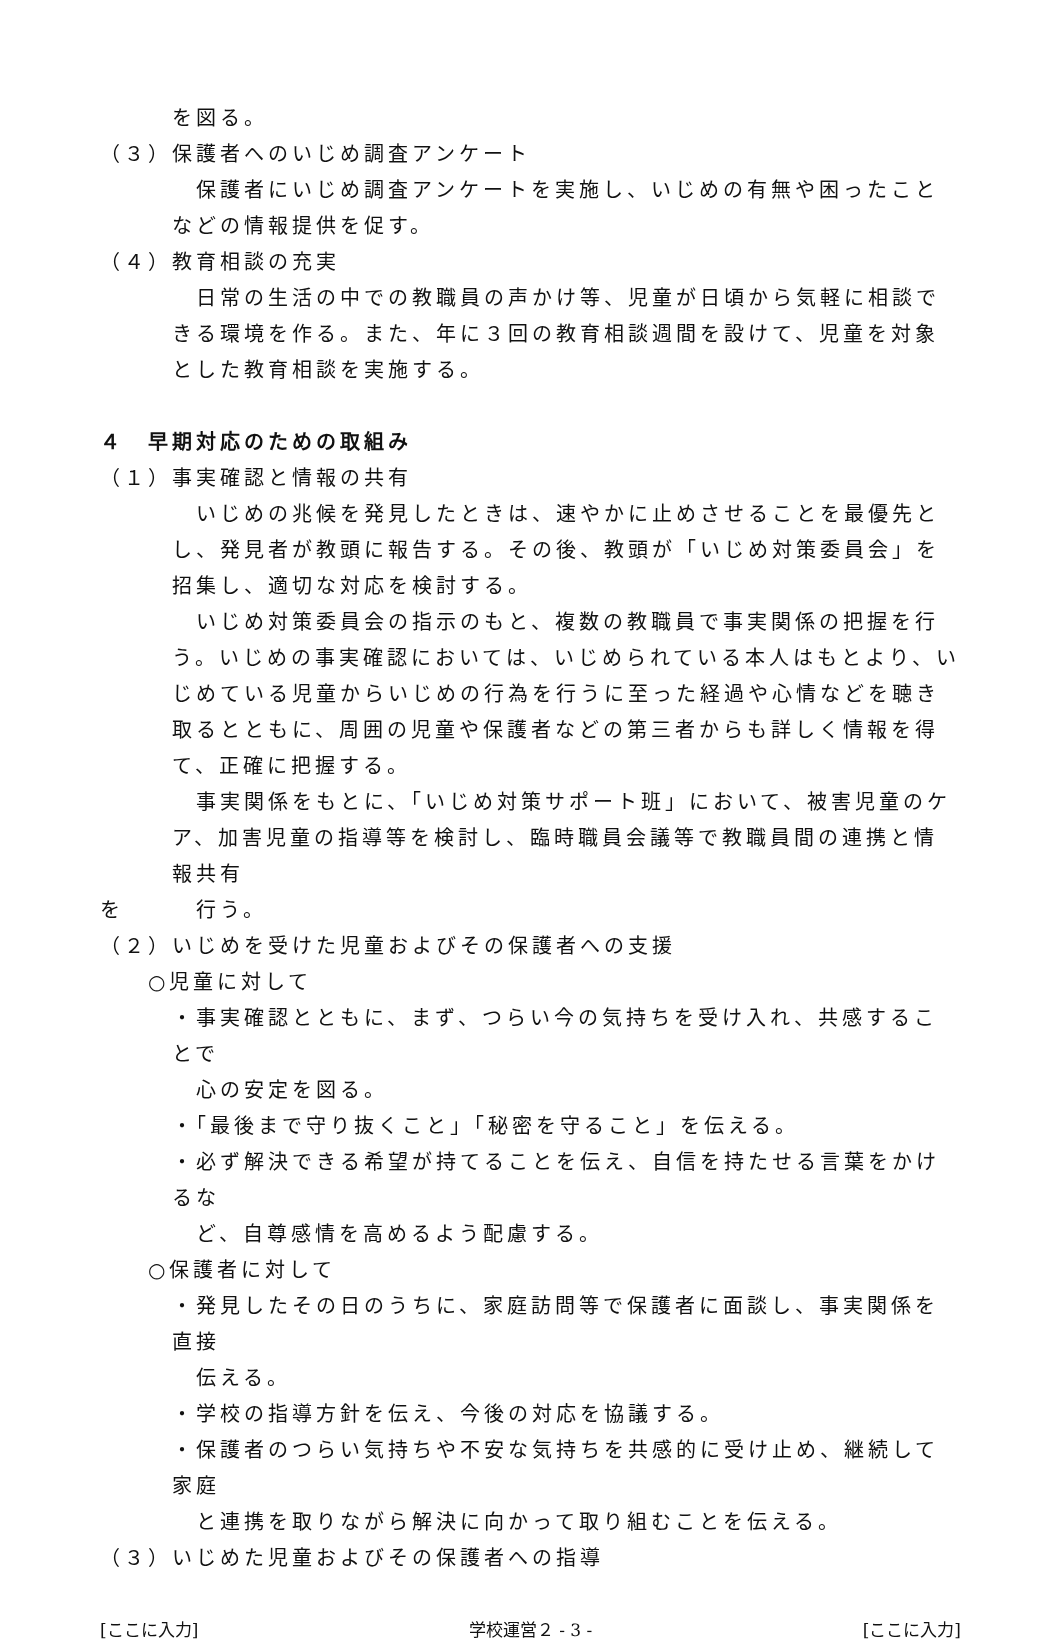を図る。
（３）保護者へのいじめ調査アンケート
保護者にいじめ調査アンケートを実施し、いじめの有無や困ったことなどの情報提供を促す。
（４）教育相談の充実
日常の生活の中での教職員の声かけ等、児童が日頃から気軽に相談できる環境を作る。また、年に３回の教育相談週間を設けて、児童を対象とした教育相談を実施する。
４　早期対応のための取組み
（１）事実確認と情報の共有
いじめの兆候を発見したときは、速やかに止めさせることを最優先とし、発見者が教頭に報告する。その後、教頭が「いじめ対策委員会」を招集し、適切な対応を検討する。
いじめ対策委員会の指示のもと、複数の教職員で事実関係の把握を行う。いじめの事実確認においては、いじめられている本人はもとより、いじめている児童からいじめの行為を行うに至った経過や心情などを聴き取るとともに、周囲の児童や保護者などの第三者からも詳しく情報を得て、正確に把握する。
事実関係をもとに、「いじめ対策サポート班」において、被害児童のケア、加害児童の指導等を検討し、臨時職員会議等で教職員間の連携と情報共有
を　　　行う。
（２）いじめを受けた児童およびその保護者への支援
○児童に対して
・事実確認とともに、まず、つらい今の気持ちを受け入れ、共感することで
心の安定を図る。
・「最後まで守り抜くこと」「秘密を守ること」を伝える。
・必ず解決できる希望が持てることを伝え、自信を持たせる言葉をかけるな
ど、自尊感情を高めるよう配慮する。
○保護者に対して
・発見したその日のうちに、家庭訪問等で保護者に面談し、事実関係を直接
伝える。
・学校の指導方針を伝え、今後の対応を協議する。
・保護者のつらい気持ちや不安な気持ちを共感的に受け止め、継続して家庭
と連携を取りながら解決に向かって取り組むことを伝える。
（３）いじめた児童およびその保護者への指導
[ここに入力] 学校運営２ - 3 - [ここに入力]